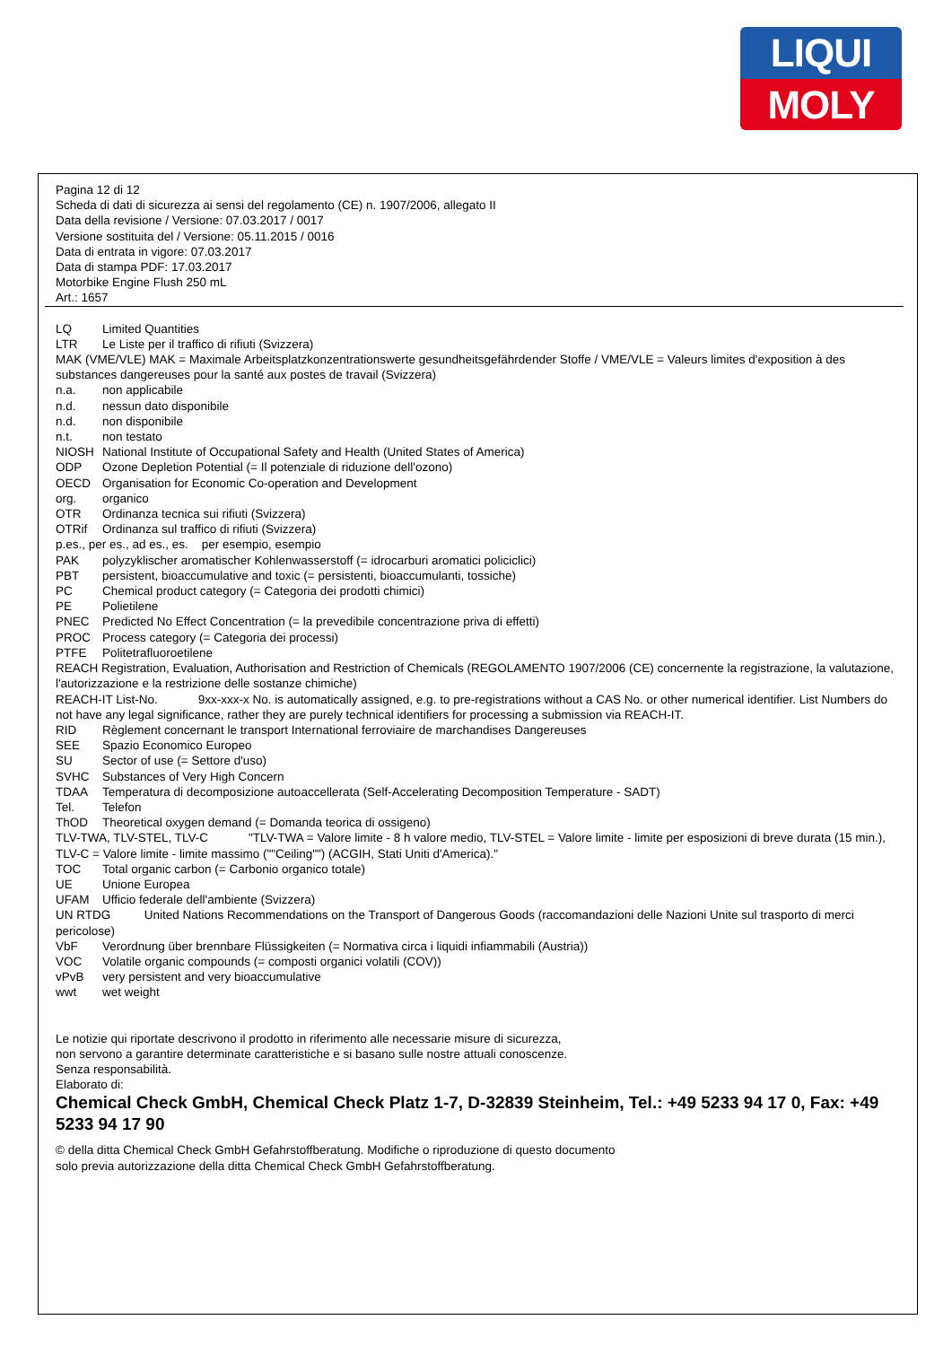LIQUI
MOLY
Pagina 12 di 12
Scheda di dati di sicurezza ai sensi del regolamento (CE) n. 1907/2006, allegato II
Data della revisione / Versione: 07.03.2017 / 0017
Versione sostituita del / Versione: 05.11.2015 / 0016
Data di entrata in vigore: 07.03.2017
Data di stampa PDF: 17.03.2017
Motorbike Engine Flush 250 mL
Art.: 1657
LQ Limited Quantities
LTR Le Liste per il traffico di rifiuti (Svizzera)
MAK (VME/VLE) MAK = Maximale Arbeitsplatzkonzentrationswerte gesundheitsgefährdender Stoffe / VME/VLE = Valeurs limites d'exposition à des substances dangereuses pour la santé aux postes de travail (Svizzera)
n.a. non applicabile
n.d. nessun dato disponibile
n.d. non disponibile
n.t. non testato
NIOSH National Institute of Occupational Safety and Health (United States of America)
ODP Ozone Depletion Potential (= Il potenziale di riduzione dell'ozono)
OECD Organisation for Economic Co-operation and Development
org. organico
OTR Ordinanza tecnica sui rifiuti (Svizzera)
OTRif Ordinanza sul traffico di rifiuti (Svizzera)
p.es., per es., ad es., es. per esempio, esempio
PAK polyzyklischer aromatischer Kohlenwasserstoff (= idrocarburi aromatici policiclici)
PBT persistent, bioaccumulative and toxic (= persistenti, bioaccumulanti, tossiche)
PC Chemical product category (= Categoria dei prodotti chimici)
PE Polietilene
PNEC Predicted No Effect Concentration (= la prevedibile concentrazione priva di effetti)
PROC Process category (= Categoria dei processi)
PTFE Politetrafluoroetilene
REACH Registration, Evaluation, Authorisation and Restriction of Chemicals (REGOLAMENTO 1907/2006 (CE) concernente la registrazione, la valutazione, l'autorizzazione e la restrizione delle sostanze chimiche)
REACH-IT List-No. 9xx-xxx-x No. is automatically assigned, e.g. to pre-registrations without a CAS No. or other numerical identifier. List Numbers do not have any legal significance, rather they are purely technical identifiers for processing a submission via REACH-IT.
RID Règlement concernant le transport International ferroviaire de marchandises Dangereuses
SEE Spazio Economico Europeo
SU Sector of use (= Settore d'uso)
SVHC Substances of Very High Concern
TDAA Temperatura di decomposizione autoaccellerata (Self-Accelerating Decomposition Temperature - SADT)
Tel. Telefon
ThOD Theoretical oxygen demand (= Domanda teorica di ossigeno)
TLV-TWA, TLV-STEL, TLV-C "TLV-TWA = Valore limite - 8 h valore medio, TLV-STEL = Valore limite - limite per esposizioni di breve durata (15 min.), TLV-C = Valore limite - limite massimo (""Ceiling"") (ACGIH, Stati Uniti d'America)."
TOC Total organic carbon (= Carbonio organico totale)
UE Unione Europea
UFAM Ufficio federale dell'ambiente (Svizzera)
UN RTDG United Nations Recommendations on the Transport of Dangerous Goods (raccomandazioni delle Nazioni Unite sul trasporto di merci pericolose)
VbF Verordnung über brennbare Flüssigkeiten (= Normativa circa i liquidi infiammabili (Austria))
VOC Volatile organic compounds (= composti organici volatili (COV))
vPvB very persistent and very bioaccumulative
wwt wet weight
Le notizie qui riportate descrivono il prodotto in riferimento alle necessarie misure di sicurezza,
non servono a garantire determinate caratteristiche e si basano sulle nostre attuali conoscenze.
Senza responsabilità.
Elaborato di:
Chemical Check GmbH, Chemical Check Platz 1-7, D-32839 Steinheim, Tel.: +49 5233 94 17 0, Fax: +49 5233 94 17 90
© della ditta Chemical Check GmbH Gefahrstoffberatung. Modifiche o riproduzione di questo documento
solo previa autorizzazione della ditta Chemical Check GmbH Gefahrstoffberatung.